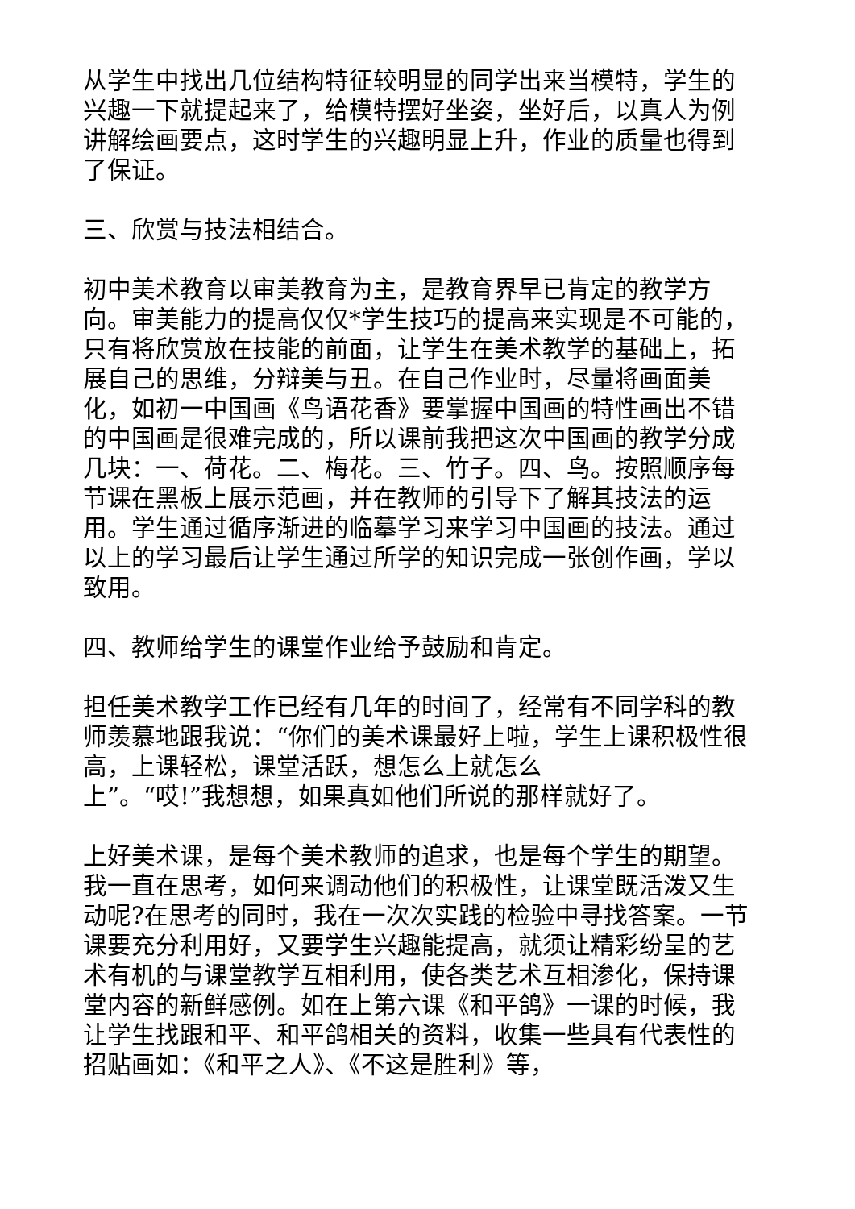从学生中找出几位结构特征较明显的同学出来当模特，学生的兴趣一下就提起来了，给模特摆好坐姿，坐好后，以真人为例讲解绘画要点，这时学生的兴趣明显上升，作业的质量也得到了保证。
三、欣赏与技法相结合。
初中美术教育以审美教育为主，是教育界早已肯定的教学方向。审美能力的提高仅仅*学生技巧的提高来实现是不可能的，只有将欣赏放在技能的前面，让学生在美术教学的基础上，拓展自己的思维，分辩美与丑。在自己作业时，尽量将画面美化，如初一中国画《鸟语花香》要掌握中国画的特性画出不错的中国画是很难完成的，所以课前我把这次中国画的教学分成几块：一、荷花。二、梅花。三、竹子。四、鸟。按照顺序每节课在黑板上展示范画，并在教师的引导下了解其技法的运用。学生通过循序渐进的临摹学习来学习中国画的技法。通过以上的学习最后让学生通过所学的知识完成一张创作画，学以致用。
四、教师给学生的课堂作业给予鼓励和肯定。
担任美术教学工作已经有几年的时间了，经常有不同学科的教师羡慕地跟我说：“你们的美术课最好上啦，学生上课积极性很高，上课轻松，课堂活跃，想怎么上就怎么
上”。“哎!”我想想，如果真如他们所说的那样就好了。
上好美术课，是每个美术教师的追求，也是每个学生的期望。我一直在思考，如何来调动他们的积极性，让课堂既活泼又生动呢?在思考的同时，我在一次次实践的检验中寻找答案。一节课要充分利用好，又要学生兴趣能提高，就须让精彩纷呈的艺术有机的与课堂教学互相利用，使各类艺术互相渗化，保持课堂内容的新鲜感例。如在上第六课《和平鸽》一课的时候，我让学生找跟和平、和平鸽相关的资料，收集一些具有代表性的招贴画如：《和平之人》、《不这是胜利》等，